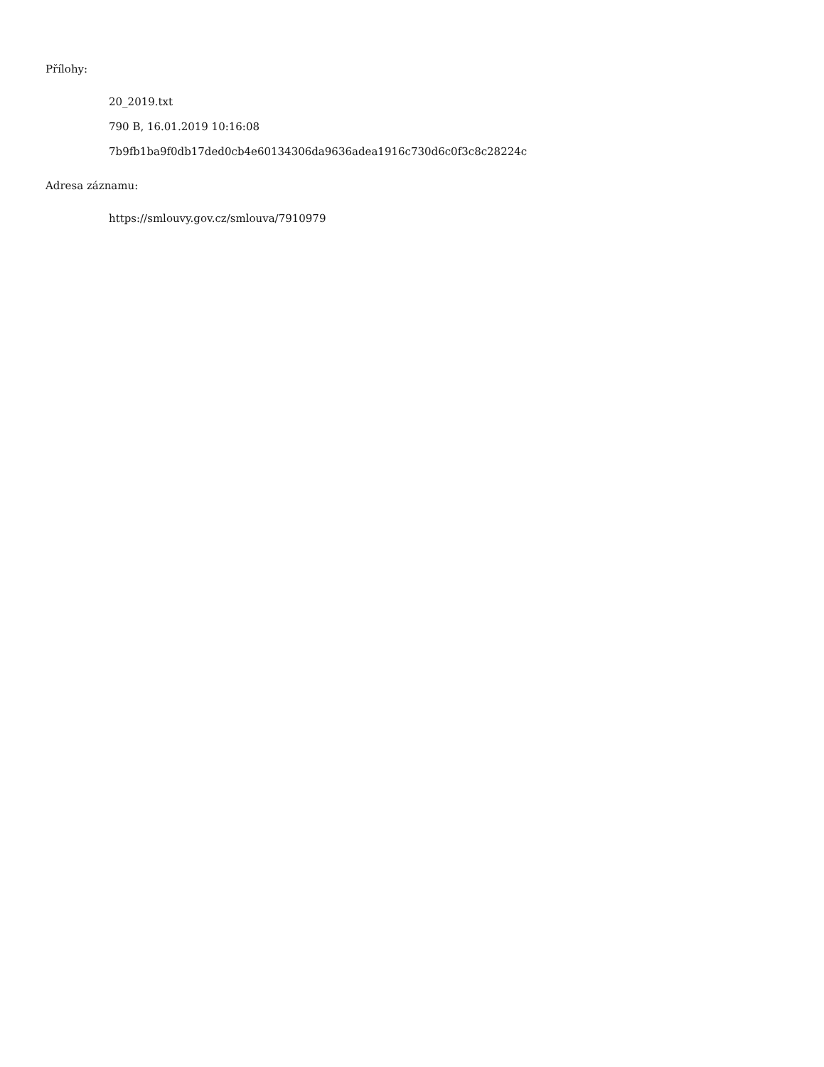Přílohy:
20_2019.txt
790 B, 16.01.2019 10:16:08
7b9fb1ba9f0db17ded0cb4e60134306da9636adea1916c730d6c0f3c8c28224c
Adresa záznamu:
https://smlouvy.gov.cz/smlouva/7910979